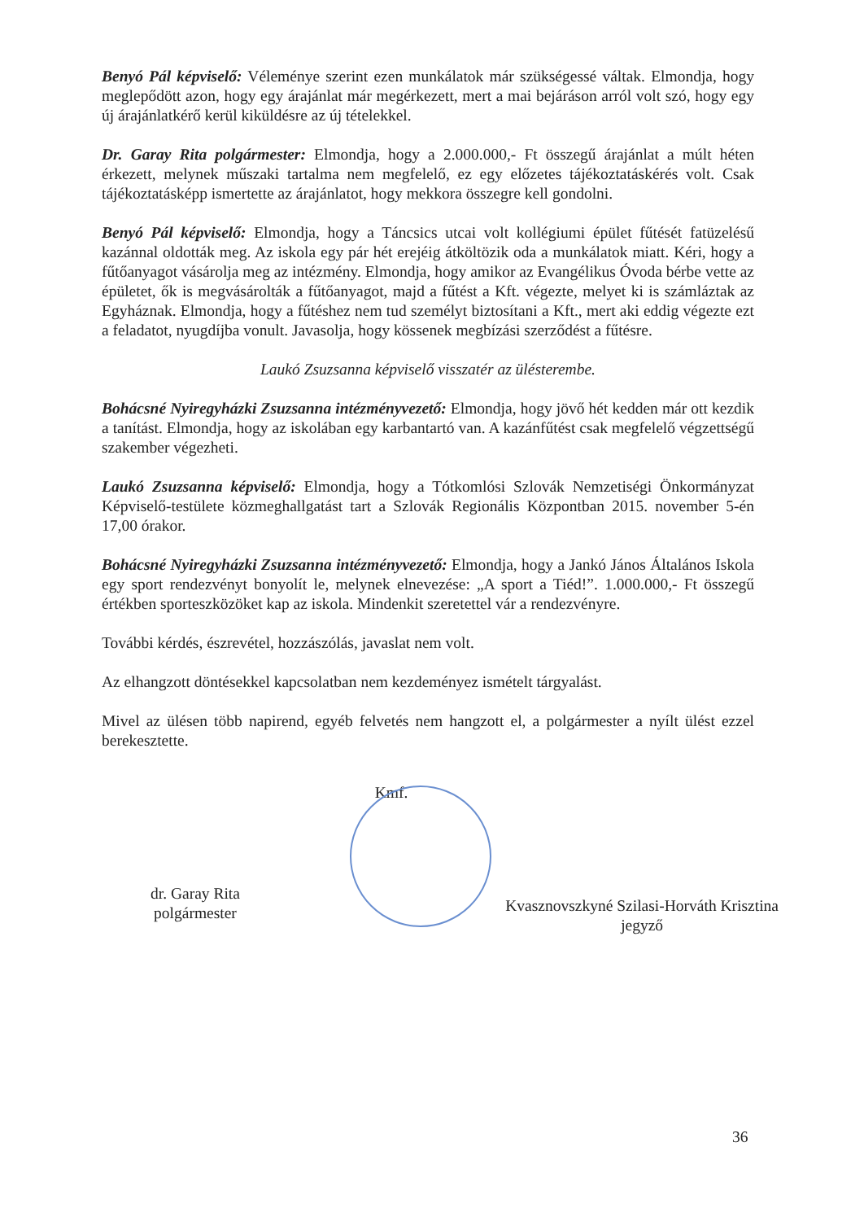Benyó Pál képviselő: Véleménye szerint ezen munkálatok már szükségessé váltak. Elmondja, hogy meglepődött azon, hogy egy árajánlat már megérkezett, mert a mai bejáráson arról volt szó, hogy egy új árajánlatkérő kerül kiküldésre az új tételekkel.
Dr. Garay Rita polgármester: Elmondja, hogy a 2.000.000,- Ft összegű árajánlat a múlt héten érkezett, melynek műszaki tartalma nem megfelelő, ez egy előzetes tájékoztatáskérés volt. Csak tájékoztatásképp ismertette az árajánlatot, hogy mekkora összegre kell gondolni.
Benyó Pál képviselő: Elmondja, hogy a Táncsics utcai volt kollégiumi épület fűtését fatüzelésű kazánnal oldották meg. Az iskola egy pár hét erejéig átköltözik oda a munkálatok miatt. Kéri, hogy a fűtőanyagot vásárolja meg az intézmény. Elmondja, hogy amikor az Evangélikus Óvoda bérbe vette az épületet, ők is megvásárolták a fűtőanyagot, majd a fűtést a Kft. végezte, melyet ki is számláztak az Egyháznak. Elmondja, hogy a fűtéshez nem tud személyt biztosítani a Kft., mert aki eddig végezte ezt a feladatot, nyugdíjba vonult. Javasolja, hogy kössenek megbízási szerződést a fűtésre.
Laukó Zsuzsanna képviselő visszatér az ülésterembe.
Bohácsné Nyiregyházki Zsuzsanna intézményvezető: Elmondja, hogy jövő hét kedden már ott kezdik a tanítást. Elmondja, hogy az iskolában egy karbantartó van. A kazánfűtést csak megfelelő végzettségű szakember végezheti.
Laukó Zsuzsanna képviselő: Elmondja, hogy a Tótkomlósi Szlovák Nemzetiségi Önkormányzat Képviselő-testülete közmeghallgatást tart a Szlovák Regionális Központban 2015. november 5-én 17,00 órakor.
Bohácsné Nyiregyházki Zsuzsanna intézményvezető: Elmondja, hogy a Jankó János Általános Iskola egy sport rendezvényt bonyolít le, melynek elnevezése: „A sport a Tiéd!”. 1.000.000,- Ft összegű értékben sporteszközöket kap az iskola. Mindenkit szeretettel vár a rendezvényre.
További kérdés, észrevétel, hozzászólás, javaslat nem volt.
Az elhangzott döntésekkel kapcsolatban nem kezdeményez ismételt tárgyalást.
Mivel az ülésen több napirend, egyéb felvetés nem hangzott el, a polgármester a nyílt ülést ezzel berekesztette.
Kmf.
dr. Garay Rita
polgármester
Kvasznovszkyné Szilasi-Horváth Krisztina
jegyző
36